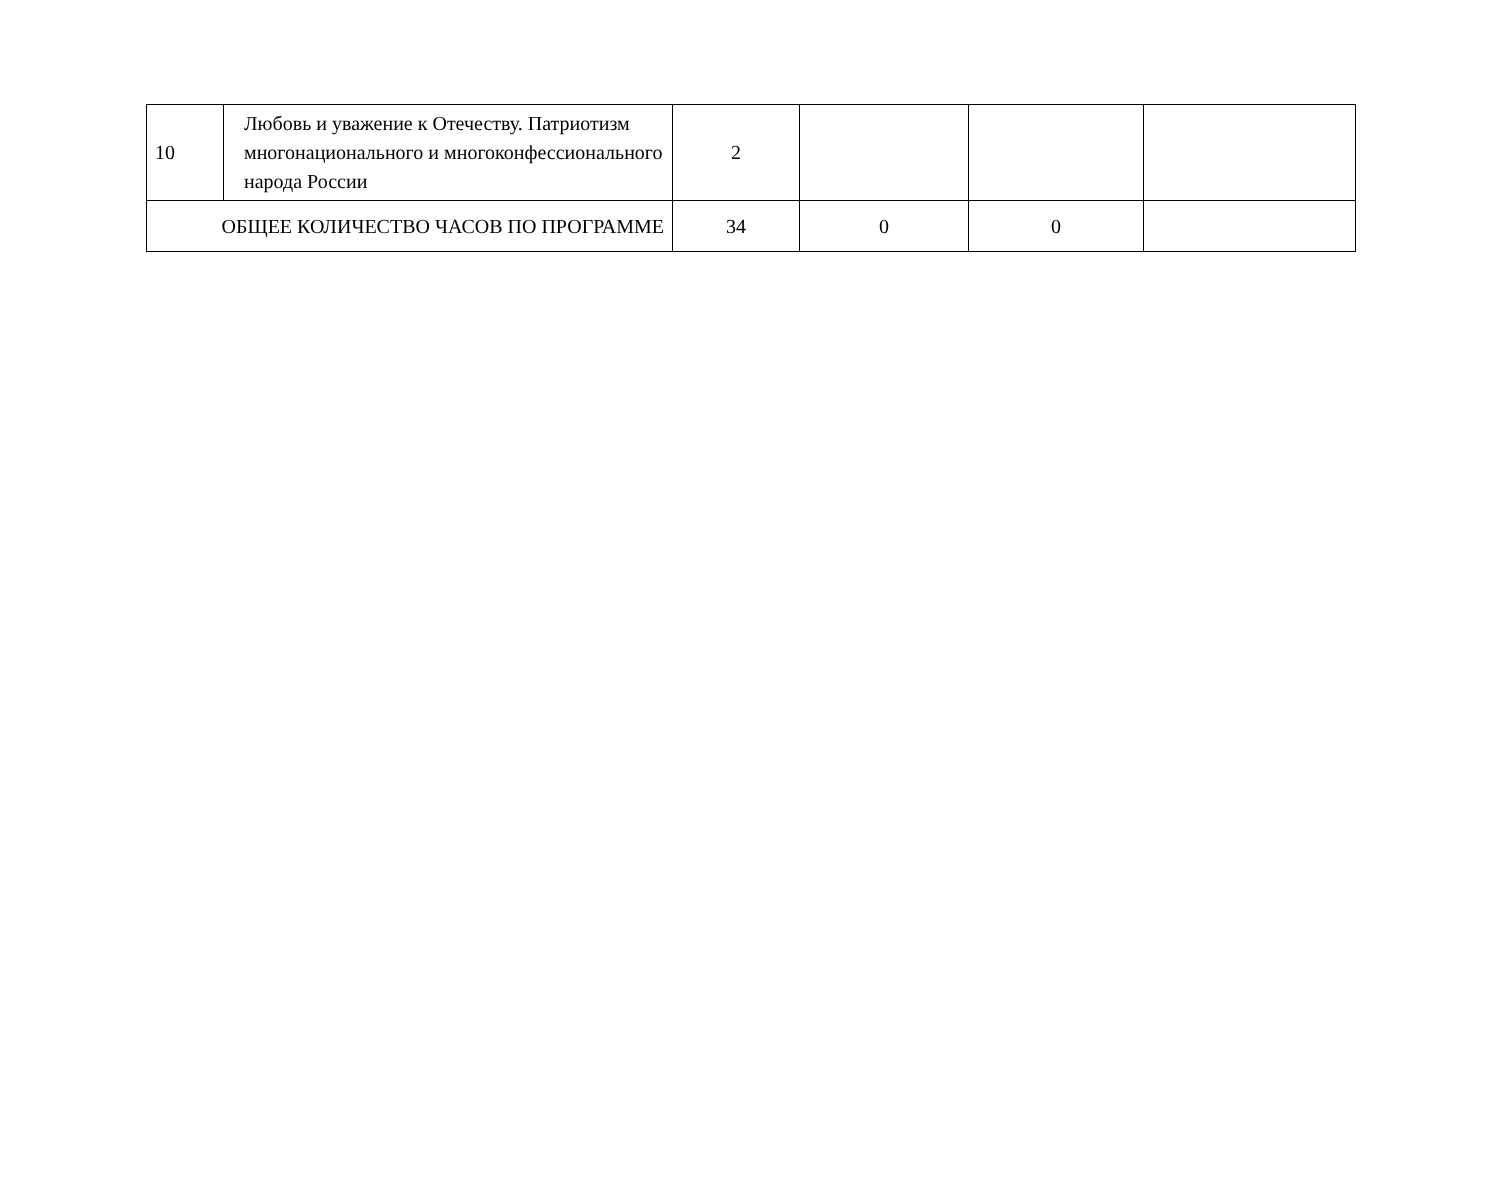| 10 | Любовь и уважение к Отечеству. Патриотизм многонационального и многоконфессионального народа России | 2 | | | |
| ОБЩЕЕ КОЛИЧЕСТВО ЧАСОВ ПО ПРОГРАММЕ | | 34 | 0 | 0 | |